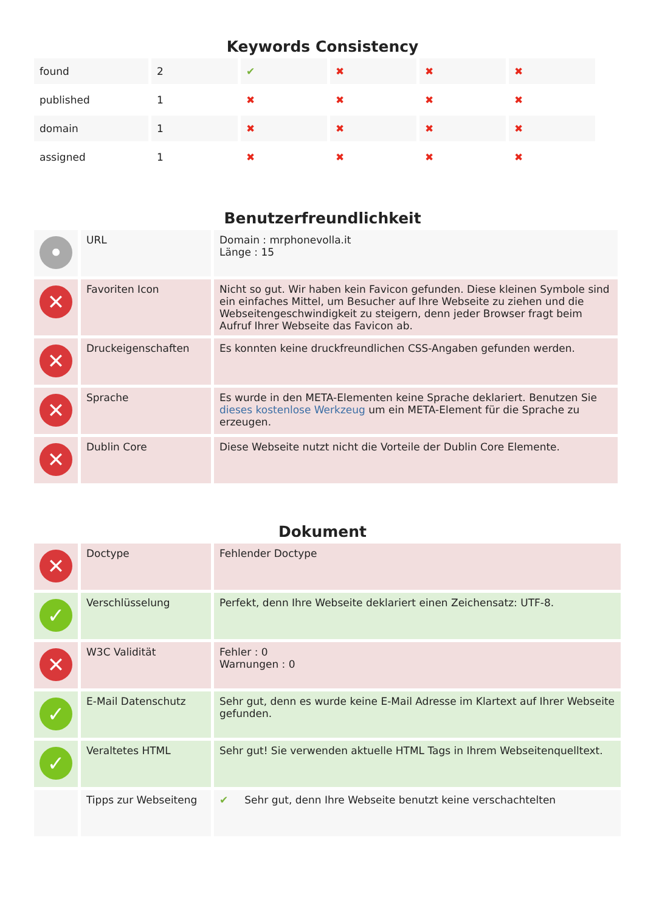Keywords Consistency
| found | 2 | ✔ | ✖ | ✖ | ✖ |
| published | 1 | ✖ | ✖ | ✖ | ✖ |
| domain | 1 | ✖ | ✖ | ✖ | ✖ |
| assigned | 1 | ✖ | ✖ | ✖ | ✖ |
Benutzerfreundlichkeit
| • | URL | Domain : mrphonevolla.it Länge : 15 |
| ✕ | Favoriten Icon | Nicht so gut. Wir haben kein Favicon gefunden. Diese kleinen Symbole sind ein einfaches Mittel, um Besucher auf Ihre Webseite zu ziehen und die Webseitengeschwindigkeit zu steigern, denn jeder Browser fragt beim Aufruf Ihrer Webseite das Favicon ab. |
| ✕ | Druckeigenschaften | Es konnten keine druckfreundlichen CSS-Angaben gefunden werden. |
| ✕ | Sprache | Es wurde in den META-Elementen keine Sprache deklariert. Benutzen Sie dieses kostenlose Werkzeug um ein META-Element für die Sprache zu erzeugen. |
| ✕ | Dublin Core | Diese Webseite nutzt nicht die Vorteile der Dublin Core Elemente. |
Dokument
| ✕ | Doctype | Fehlender Doctype |
| ✓ | Verschlüsselung | Perfekt, denn Ihre Webseite deklariert einen Zeichensatz: UTF-8. |
| ✕ | W3C Validität | Fehler : 0 Warnungen : 0 |
| ✓ | E-Mail Datenschutz | Sehr gut, denn es wurde keine E-Mail Adresse im Klartext auf Ihrer Webseite gefunden. |
| ✓ | Veraltetes HTML | Sehr gut! Sie verwenden aktuelle HTML Tags in Ihrem Webseitenquelltext. |
| | Tipps zur Webseiteng | ✔ Sehr gut, denn Ihre Webseite benutzt keine verschachtelten |